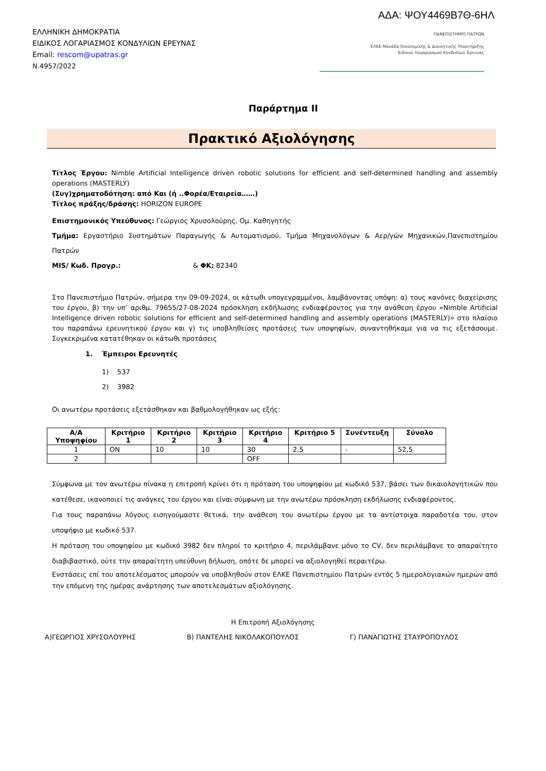ΑΔΑ: ΨΟΥ4469Β7Θ-6ΗΛ
ΕΛΛΗΝΙΚΗ ΔΗΜΟΚΡΑΤΙΑ
ΕΙΔΙΚΟΣ ΛΟΓΑΡΙΑΣΜΟΣ ΚΟΝΔΥΛΙΩΝ ΕΡΕΥΝΑΣ
Email: rescom@upatras.gr
Ν.4957/2022
ΠΑΝΕΠΙΣΤΗΜΙΟ ΠΑΤΡΩΝ
ΕΛΚΕ Μονάδα Οικονομικής & Διοικητικής Υποστήριξης
Ειδικού Λογαριασμού Κονδυλίων Έρευνας
Παράρτημα ΙΙ
Πρακτικό Αξιολόγησης
Τίτλος Έργου: Nimble Artificial Intelligence driven robotic solutions for efficient and self-determined handling and assembly operations (MASTERLY)
(Συγ)χρηματοδότηση: από Και (ή ..Φορέα/Εταιρεία……)
Τίτλος πράξης/δράσης: HORIZON EUROPE
Επιστημονικός Υπεύθυνος: Γεώργιος Χρυσολούρης, Ομ. Καθηγητής
Τμήμα: Εργαστήριο Συστημάτων Παραγωγής & Αυτοματισμού, Τμήμα Μηχανολόγων & Αερ/γών Μηχανικών,Πανεπιστημίου Πατρών
MIS/ Κωδ. Προγρ.: & ΦΚ: 82340
Στο Πανεπιστήμιο Πατρών, σήμερα την 09-09-2024, οι κάτωθι υπογεγραμμένοι, λαμβάνοντας υπόψη: α) τους κανόνες διαχείρισης του έργου, β) την υπ’ αριθμ. 79655/27-08-2024 πρόσκληση εκδήλωσης ενδιαφέροντος για την ανάθεση έργου «Nimble Artificial Intelligence driven robotic solutions for efficient and self-determined handling and assembly operations (MASTERLY)» στο πλαίσιο του παραπάνω ερευνητικού έργου και γ) τις υποβληθείσες προτάσεις των υποψηφίων, συναντηθήκαμε για να τις εξετάσουμε. Συγκεκριμένα κατατέθηκαν οι κάτωθι προτάσεις
1. Έμπειροι Ερευνητές
1) 537
2) 3982
Οι ανωτέρω προτάσεις εξετάσθηκαν και βαθμολογήθηκαν ως εξής:
| Α/Α Υποψηφίου | Κριτήριο 1 | Κριτήριο 2 | Κριτήριο 3 | Κριτήριο 4 | Κριτήριο 5 | Συνέντευξη | Σύνολο |
| --- | --- | --- | --- | --- | --- | --- | --- |
| 1 | ON | 10 | 10 | 30 | 2,5 | - | 52,5 |
| 2 | | | | OFF | | | |
Σύμφωνα με τον ανωτέρω πίνακα η επιτροπή κρίνει ότι η πρόταση του υποψηφίου με κωδικό 537, βάσει των δικαιολογητικών που κατέθεσε, ικανοποιεί τις ανάγκες του έργου και είναι σύμφωνη με την ανωτέρω πρόσκληση εκδήλωσης ενδιαφέροντος.
Για τους παραπάνω λόγους εισηγούμαστε θετικά, την ανάθεση του ανωτέρω έργου με τα αντίστοιχα παραδοτέα του, στον υποψήφιο με κωδικό 537.
Η πρόταση του υποψηφίου με κωδικό 3982 δεν πληροί το κριτήριο 4, περιλάμβανε μόνο το CV, δεν περιλάμβανε το απαραίτητο διαβιβαστικό, ούτε την απαραίτητη υπεύθυνη δήλωση, οπότε δε μπορεί να αξιολογηθεί περαιτέρω.
Ενστάσεις επί του αποτελέσματος μπορούν να υποβληθούν στον ΕΛΚΕ Πανεπιστημίου Πατρών εντός 5 ημερολογιακών ημερών από την επόμενη της ημέρας ανάρτησης των αποτελεσμάτων αξιολόγησης.
Η Επιτροπή Αξιολόγησης
Α)ΓΕΩΡΓΙΟΣ ΧΡΥΣΟΛΟΥΡΗΣ Β) ΠΑΝΤΕΛΗΣ ΝΙΚΟΛΑΚΟΠΟΥΛΟΣ Γ) ΠΑΝΑΓΙΩΤΗΣ ΣΤΑΥΡΟΠΟΥΛΟΣ